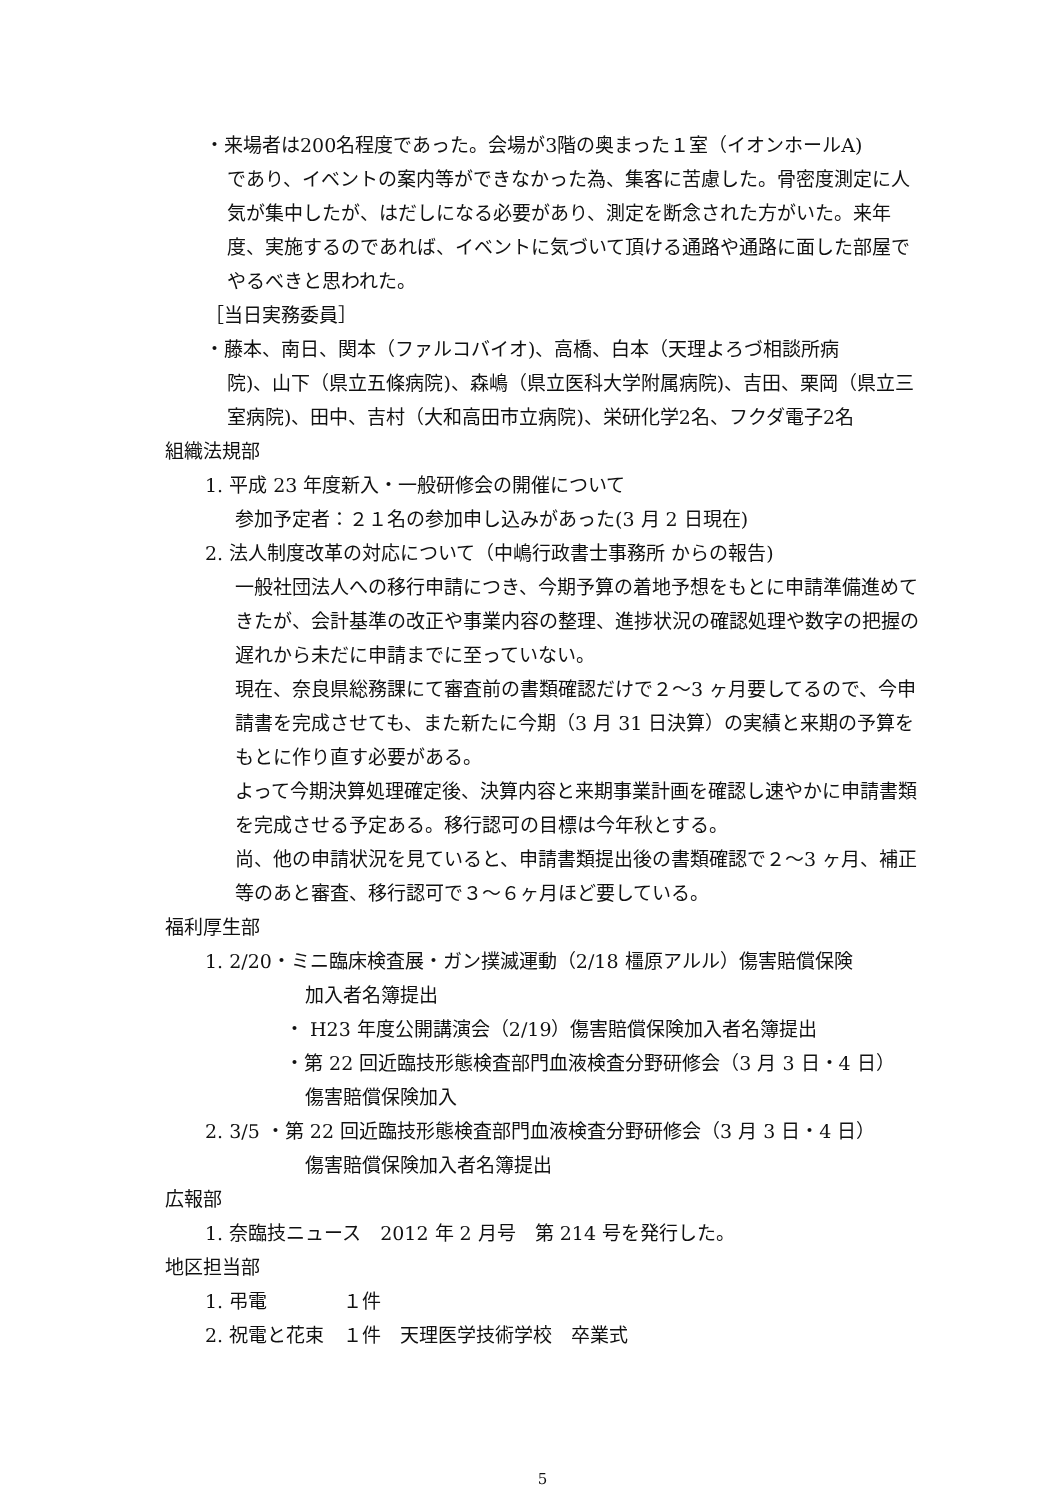・来場者は200名程度であった。会場が3階の奥まった１室（イオンホールA)
であり、イベントの案内等ができなかった為、集客に苦慮した。骨密度測定に人気が集中したが、はだしになる必要があり、測定を断念された方がいた。来年度、実施するのであれば、イベントに気づいて頂ける通路や通路に面した部屋でやるべきと思われた。
［当日実務委員］
・藤本、南日、関本（ファルコバイオ)、高橋、白本（天理よろづ相談所病
院)、山下（県立五條病院)、森嶋（県立医科大学附属病院)、吉田、栗岡（県立三室病院)、田中、吉村（大和高田市立病院)、栄研化学2名、フクダ電子2名
組織法規部
1. 平成 23 年度新入・一般研修会の開催について
参加予定者：２１名の参加申し込みがあった(3 月 2 日現在)
2. 法人制度改革の対応について（中嶋行政書士事務所 からの報告)
一般社団法人への移行申請につき、今期予算の着地予想をもとに申請準備進めてきたが、会計基準の改正や事業内容の整理、進捗状況の確認処理や数字の把握の遅れから未だに申請までに至っていない。
現在、奈良県総務課にて審査前の書類確認だけで２〜3 ヶ月要してるので、今申請書を完成させても、また新たに今期（3 月 31 日決算）の実績と来期の予算をもとに作り直す必要がある。
よって今期決算処理確定後、決算内容と来期事業計画を確認し速やかに申請書類を完成させる予定ある。移行認可の目標は今年秋とする。
尚、他の申請状況を見ていると、申請書類提出後の書類確認で２〜3 ヶ月、補正等のあと審査、移行認可で３〜６ヶ月ほど要している。
福利厚生部
1. 2/20・ミニ臨床検査展・ガン撲滅運動（2/18 橿原アルル）傷害賠償保険
加入者名簿提出
・ H23 年度公開講演会（2/19）傷害賠償保険加入者名簿提出
・第 22 回近臨技形態検査部門血液検査分野研修会（3 月 3 日・4 日）
傷害賠償保険加入
2. 3/5 ・第 22 回近臨技形態検査部門血液検査分野研修会（3 月 3 日・4 日）
傷害賠償保険加入者名簿提出
広報部
1. 奈臨技ニュース　2012 年 2 月号　第 214 号を発行した。
地区担当部
1. 弔電　　　　１件
2. 祝電と花束　１件　天理医学技術学校　卒業式
5